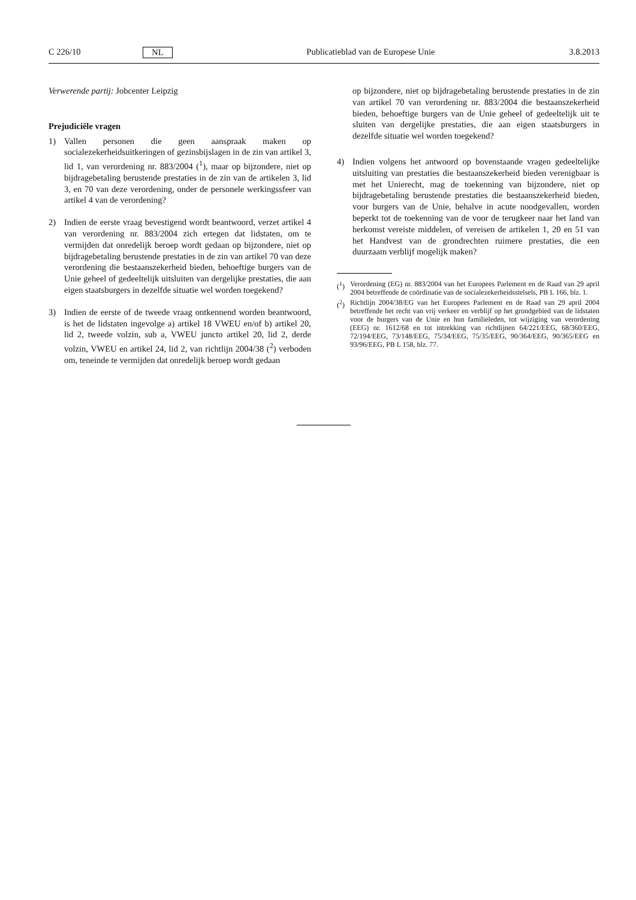C 226/10 NL Publicatieblad van de Europese Unie 3.8.2013
Verwerende partij: Jobcenter Leipzig
Prejudiciële vragen
1) Vallen personen die geen aanspraak maken op socialezekerheidsuitkeringen of gezinsbijslagen in de zin van artikel 3, lid 1, van verordening nr. 883/2004 (<sup>1</sup>), maar op bijzondere, niet op bijdragebetaling berustende prestaties in de zin van de artikelen 3, lid 3, en 70 van deze verordening, onder de personele werkingssfeer van artikel 4 van de verordening?
2) Indien de eerste vraag bevestigend wordt beantwoord, verzet artikel 4 van verordening nr. 883/2004 zich ertegen dat lidstaten, om te vermijden dat onredelijk beroep wordt gedaan op bijzondere, niet op bijdragebetaling berustende prestaties in de zin van artikel 70 van deze verordening die bestaanszekerheid bieden, behoeftige burgers van de Unie geheel of gedeeltelijk uitsluiten van dergelijke prestaties, die aan eigen staatsburgers in dezelfde situatie wel worden toegekend?
3) Indien de eerste of de tweede vraag ontkennend worden beantwoord, is het de lidstaten ingevolge a) artikel 18 VWEU en/of b) artikel 20, lid 2, tweede volzin, sub a, VWEU juncto artikel 20, lid 2, derde volzin, VWEU en artikel 24, lid 2, van richtlijn 2004/38 (<sup>2</sup>) verboden om, teneinde te vermijden dat onredelijk beroep wordt gedaan
op bijzondere, niet op bijdragebetaling berustende prestaties in de zin van artikel 70 van verordening nr. 883/2004 die bestaanszekerheid bieden, behoeftige burgers van de Unie geheel of gedeeltelijk uit te sluiten van dergelijke prestaties, die aan eigen staatsburgers in dezelfde situatie wel worden toegekend?
4) Indien volgens het antwoord op bovenstaande vragen gedeeltelijke uitsluiting van prestaties die bestaanszekerheid bieden verenigbaar is met het Unierecht, mag de toekenning van bijzondere, niet op bijdragebetaling berustende prestaties die bestaanszekerheid bieden, voor burgers van de Unie, behalve in acute noodgevallen, worden beperkt tot de toekenning van de voor de terugkeer naar het land van herkomst vereiste middelen, of vereisen de artikelen 1, 20 en 51 van het Handvest van de grondrechten ruimere prestaties, die een duurzaam verblijf mogelijk maken?
(<sup>1</sup>) Verordening (EG) nr. 883/2004 van het Europees Parlement en de Raad van 29 april 2004 betreffende de coördinatie van de socialezekerheidsstelsels, PB L 166, blz. 1.
(<sup>2</sup>) Richtlijn 2004/38/EG van het Europees Parlement en de Raad van 29 april 2004 betreffende het recht van vrij verkeer en verblijf op het grondgebied van de lidstaten voor de burgers van de Unie en hun familieleden, tot wijziging van verordening (EEG) nr. 1612/68 en tot intrekking van richtlijnen 64/221/EEG, 68/360/EEG, 72/194/EEG, 73/148/EEG, 75/34/EEG, 75/35/EEG, 90/364/EEG, 90/365/EEG en 93/96/EEG, PB L 158, blz. 77.